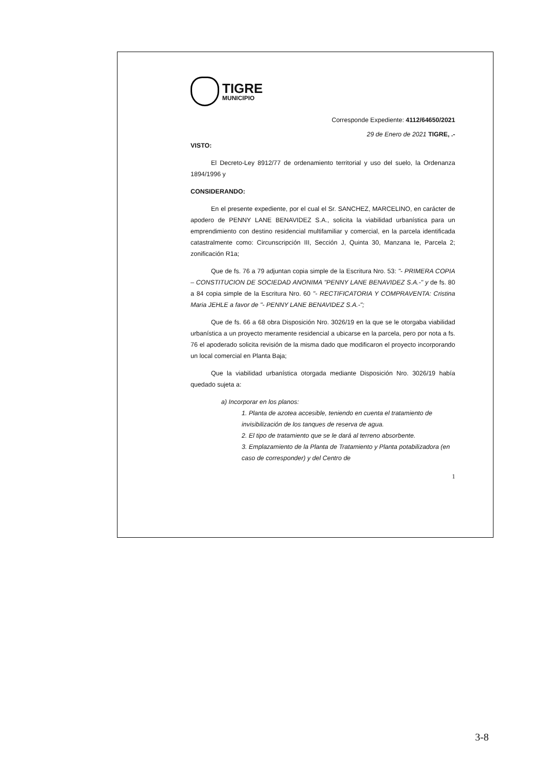TIGRE
MUNICIPIO
Corresponde Expediente: 4112/64650/2021
29 de Enero de 2021 TIGRE, .-
VISTO:
El Decreto-Ley 8912/77 de ordenamiento territorial y uso del suelo, la Ordenanza 1894/1996 y
CONSIDERANDO:
En el presente expediente, por el cual el Sr. SANCHEZ, MARCELINO, en carácter de apodero de PENNY LANE BENAVIDEZ S.A., solicita la viabilidad urbanística para un emprendimiento con destino residencial multifamiliar y comercial, en la parcela identificada catastralmente como: Circunscripción III, Sección J, Quinta 30, Manzana Ie, Parcela 2; zonificación R1a;
Que de fs. 76 a 79 adjuntan copia simple de la Escritura Nro. 53: "- PRIMERA COPIA – CONSTITUCION DE SOCIEDAD ANONIMA "PENNY LANE BENAVIDEZ S.A.-" y de fs. 80 a 84 copia simple de la Escritura Nro. 60 "- RECTIFICATORIA Y COMPRAVENTA: Cristina Maria JEHLE a favor de "- PENNY LANE BENAVIDEZ S.A.-";
Que de fs. 66 a 68 obra Disposición Nro. 3026/19 en la que se le otorgaba viabilidad urbanística a un proyecto meramente residencial a ubicarse en la parcela, pero por nota a fs. 76 el apoderado solicita revisión de la misma dado que modificaron el proyecto incorporando un local comercial en Planta Baja;
Que la viabilidad urbanística otorgada mediante Disposición Nro. 3026/19 había quedado sujeta a:
a) Incorporar en los planos:
1. Planta de azotea accesible, teniendo en cuenta el tratamiento de invisibilización de los tanques de reserva de agua.
2. El tipo de tratamiento que se le dará al terreno absorbente.
3. Emplazamiento de la Planta de Tratamiento y Planta potabilizadora (en caso de corresponder) y del Centro de
1
3-8